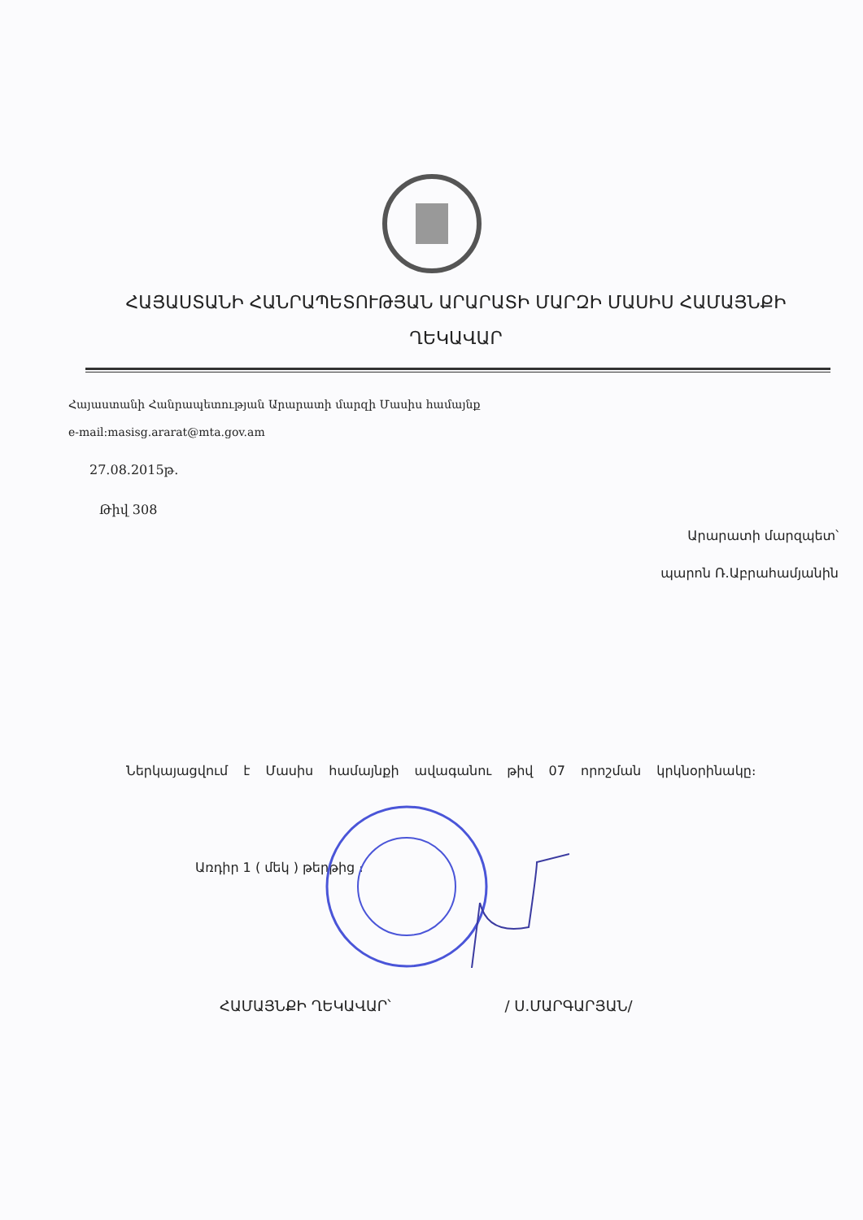ՀԱՅԱՍՏԱՆԻ ՀԱՆՐԱՊԵՏՈՒԹՅԱՆ ԱՐԱՐԱՏԻ ՄԱՐԶԻ ՄԱՍԻՍ ՀԱՄԱՅՆՔԻ ՂԵԿԱՎԱՐ
Հայաստանի Հանրապետության Արարատի մարզի Մասիս համայնք
e-mail:masisg.ararat@mta.gov.am
27.08.2015թ.
Թիվ 308
Արարատի մարզպետ՝
պարոն Ռ.Աբրահամյանին
Ներկայացվում է Մասիս համայնքի ավագանու թիվ 07 որոշման կրկնօրինակը։
Առդիր 1 ( մեկ ) թերթից ։
ՀԱՄԱՅՆՔԻ ՂԵԿԱՎԱՐ՝ / Ս.ՄԱՐԳԱՐՅԱՆ/